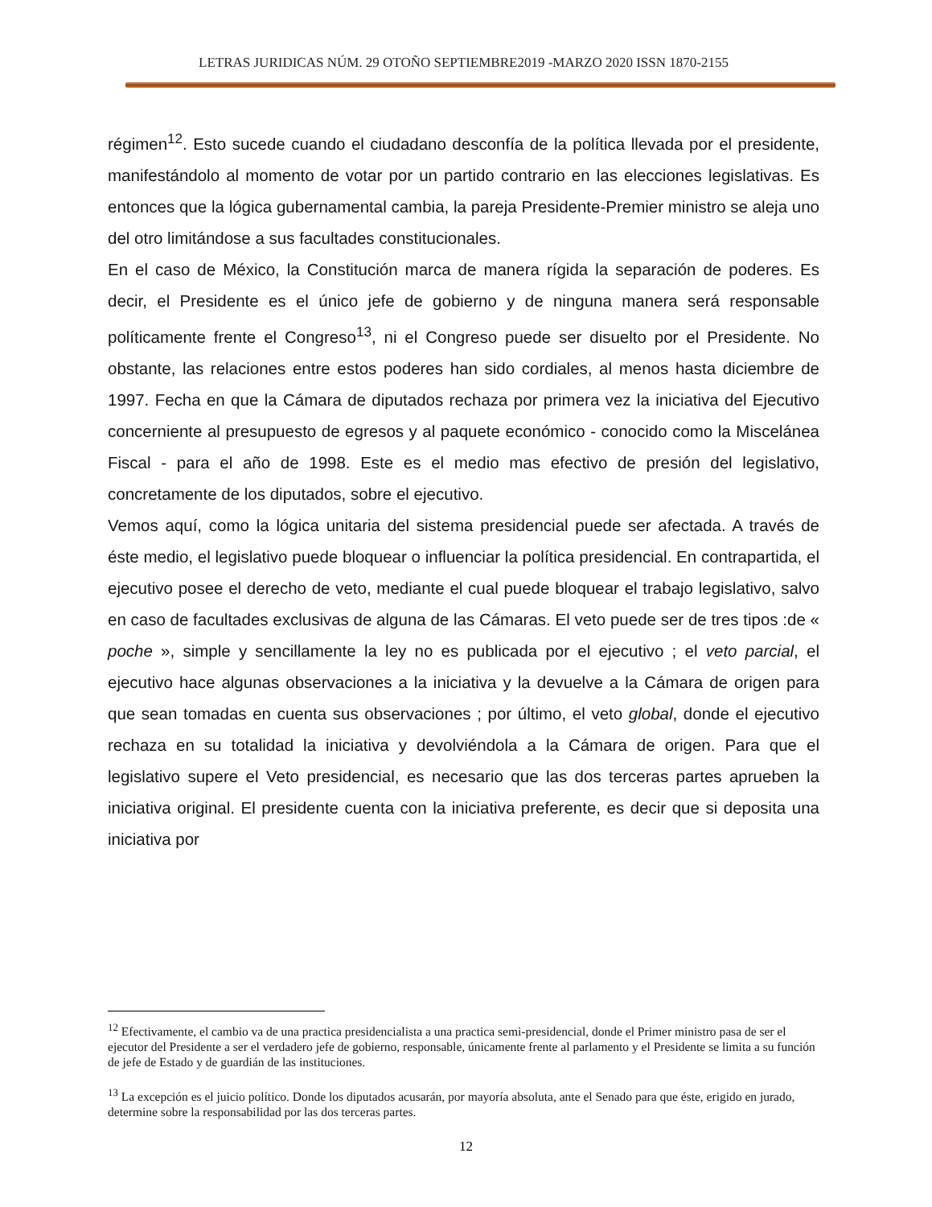LETRAS JURIDICAS NÚM. 29 OTOÑO SEPTIEMBRE2019 -MARZO 2020 ISSN 1870-2155
régimen<sup>12</sup>. Esto sucede cuando el ciudadano desconfía de la política llevada por el presidente, manifestándolo al momento de votar por un partido contrario en las elecciones legislativas. Es entonces que la lógica gubernamental cambia, la pareja Presidente-Premier ministro se aleja uno del otro limitándose a sus facultades constitucionales.
En el caso de México, la Constitución marca de manera rígida la separación de poderes. Es decir, el Presidente es el único jefe de gobierno y de ninguna manera será responsable políticamente frente el Congreso<sup>13</sup>, ni el Congreso puede ser disuelto por el Presidente. No obstante, las relaciones entre estos poderes han sido cordiales, al menos hasta diciembre de 1997. Fecha en que la Cámara de diputados rechaza por primera vez la iniciativa del Ejecutivo concerniente al presupuesto de egresos y al paquete económico - conocido como la Miscelánea Fiscal - para el año de 1998. Este es el medio mas efectivo de presión del legislativo, concretamente de los diputados, sobre el ejecutivo.
Vemos aquí, como la lógica unitaria del sistema presidencial puede ser afectada. A través de éste medio, el legislativo puede bloquear o influenciar la política presidencial. En contrapartida, el ejecutivo posee el derecho de veto, mediante el cual puede bloquear el trabajo legislativo, salvo en caso de facultades exclusivas de alguna de las Cámaras. El veto puede ser de tres tipos :de « poche », simple y sencillamente la ley no es publicada por el ejecutivo ; el veto parcial, el ejecutivo hace algunas observaciones a la iniciativa y la devuelve a la Cámara de origen para que sean tomadas en cuenta sus observaciones ; por último, el veto global, donde el ejecutivo rechaza en su totalidad la iniciativa y devolviéndola a la Cámara de origen. Para que el legislativo supere el Veto presidencial, es necesario que las dos terceras partes aprueben la iniciativa original. El presidente cuenta con la iniciativa preferente, es decir que si deposita una iniciativa por
<sup>12</sup> Efectivamente, el cambio va de una practica presidencialista a una practica semi-presidencial, donde el Primer ministro pasa de ser el ejecutor del Presidente a ser el verdadero jefe de gobierno, responsable, únicamente frente al parlamento y el Presidente se limita a su función de jefe de Estado y de guardián de las instituciones.
<sup>13</sup> La excepción es el juicio político. Donde los diputados acusarán, por mayoría absoluta, ante el Senado para que éste, erigido en jurado, determine sobre la responsabilidad por las dos terceras partes.
12